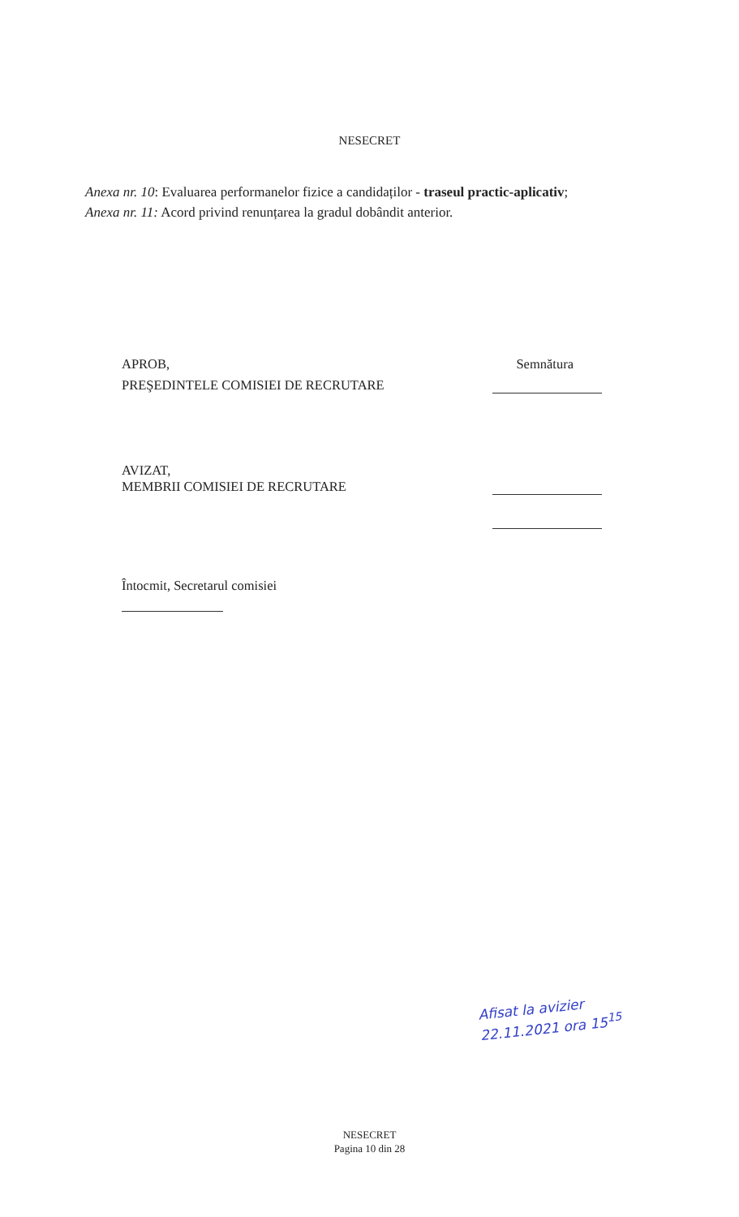NESECRET
Anexa nr. 10: Evaluarea performanelor fizice a candidaților - traseul practic-aplicativ;
Anexa nr. 11: Acord privind renunțarea la gradul dobândit anterior.
APROB, Semnătura
PREŞEDINTELE COMISIEI DE RECRUTARE
AVIZAT,
MEMBRII COMISIEI DE RECRUTARE
Întocmit, Secretarul comisiei
Afisat la avizier
22.11.2021 ora 15<sup>15</sup>
NESECRET
Pagina 10 din 28